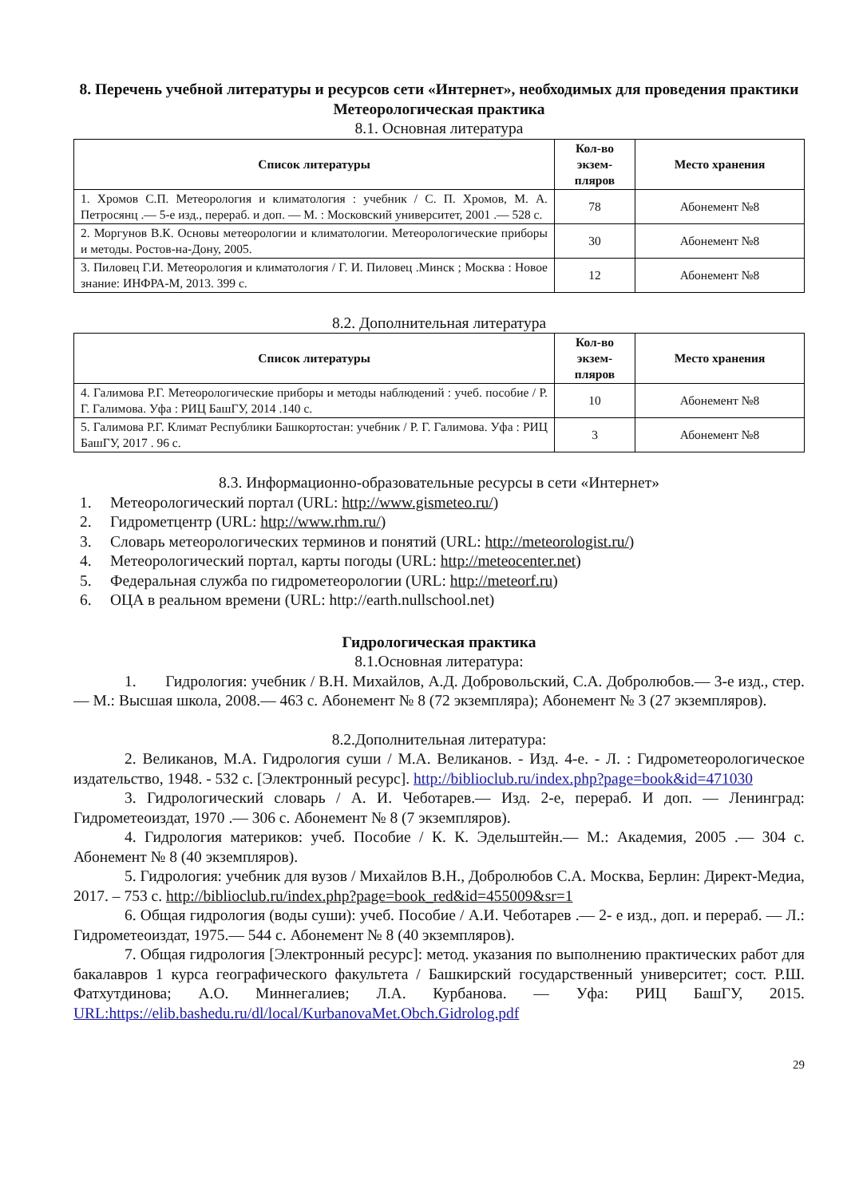8. Перечень учебной литературы и ресурсов сети «Интернет», необходимых для проведения практики
Метеорологическая практика
8.1. Основная литература
| Список литературы | Кол-во экзем-пляров | Место хранения |
| --- | --- | --- |
| 1. Хромов С.П. Метеорология и климатология : учебник / С. П. Хромов, М. А. Петросянц .— 5-е изд., перераб. и доп. — М. : Московский университет, 2001 .— 528 с. | 78 | Абонемент №8 |
| 2. Моргунов В.К. Основы метеорологии и климатологии. Метеорологические приборы и методы. Ростов-на-Дону, 2005. | 30 | Абонемент №8 |
| 3. Пиловец Г.И. Метеорология и климатология / Г. И. Пиловец .Минск ; Москва : Новое знание: ИНФРА-М, 2013. 399 с. | 12 | Абонемент №8 |
8.2. Дополнительная литература
| Список литературы | Кол-во экзем-пляров | Место хранения |
| --- | --- | --- |
| 4. Галимова Р.Г. Метеорологические приборы и методы наблюдений : учеб. пособие / Р. Г. Галимова. Уфа : РИЦ БашГУ, 2014 .140 с. | 10 | Абонемент №8 |
| 5. Галимова Р.Г. Климат Республики Башкортостан: учебник / Р. Г. Галимова. Уфа : РИЦ БашГУ, 2017 . 96 с. | 3 | Абонемент №8 |
8.3. Информационно-образовательные ресурсы в сети «Интернет»
1. Метеорологический портал (URL: http://www.gismeteo.ru/)
2. Гидрометцентр (URL: http://www.rhm.ru/)
3. Словарь метеорологических терминов и понятий (URL: http://meteorologist.ru/)
4. Метеорологический портал, карты погоды (URL: http://meteocenter.net)
5. Федеральная служба по гидрометеорологии (URL: http://meteorf.ru)
6. ОЦА в реальном времени (URL: http://earth.nullschool.net)
Гидрологическая практика
8.1.Основная литература:
1. Гидрология: учебник / В.Н. Михайлов, А.Д. Добровольский, С.А. Добролюбов.— 3-е изд., стер. — М.: Высшая школа, 2008.— 463 с. Абонемент № 8 (72 экземпляра); Абонемент № 3 (27 экземпляров).
8.2.Дополнительная литература:
2. Великанов, М.А. Гидрология суши / М.А. Великанов. - Изд. 4-е. - Л. : Гидрометеорологическое издательство, 1948. - 532 с. [Электронный ресурс]. http://biblioclub.ru/index.php?page=book&id=471030
3. Гидрологический словарь / А. И. Чеботарев.— Изд. 2-е, перераб. И доп. — Ленинград: Гидрометеоиздат, 1970 .— 306 с. Абонемент № 8 (7 экземпляров).
4. Гидрология материков: учеб. Пособие / К. К. Эдельштейн.— М.: Академия, 2005 .— 304 с. Абонемент № 8 (40 экземпляров).
5. Гидрология: учебник для вузов / Михайлов В.Н., Добролюбов С.А. Москва, Берлин: Директ-Медиа, 2017. – 753 с. http://biblioclub.ru/index.php?page=book_red&id=455009&sr=1
6. Общая гидрология (воды суши): учеб. Пособие / А.И. Чеботарев .— 2- е изд., доп. и перераб. — Л.: Гидрометеоиздат, 1975.— 544 с. Абонемент № 8 (40 экземпляров).
7. Общая гидрология [Электронный ресурс]: метод. указания по выполнению практических работ для бакалавров 1 курса географического факультета / Башкирский государственный университет; сост. Р.Ш. Фатхутдинова; А.О. Миннегалиев; Л.А. Курбанова. — Уфа: РИЦ БашГУ, 2015. URL:https://elib.bashedu.ru/dl/local/KurbanovaMet.Obch.Gidrolog.pdf
29